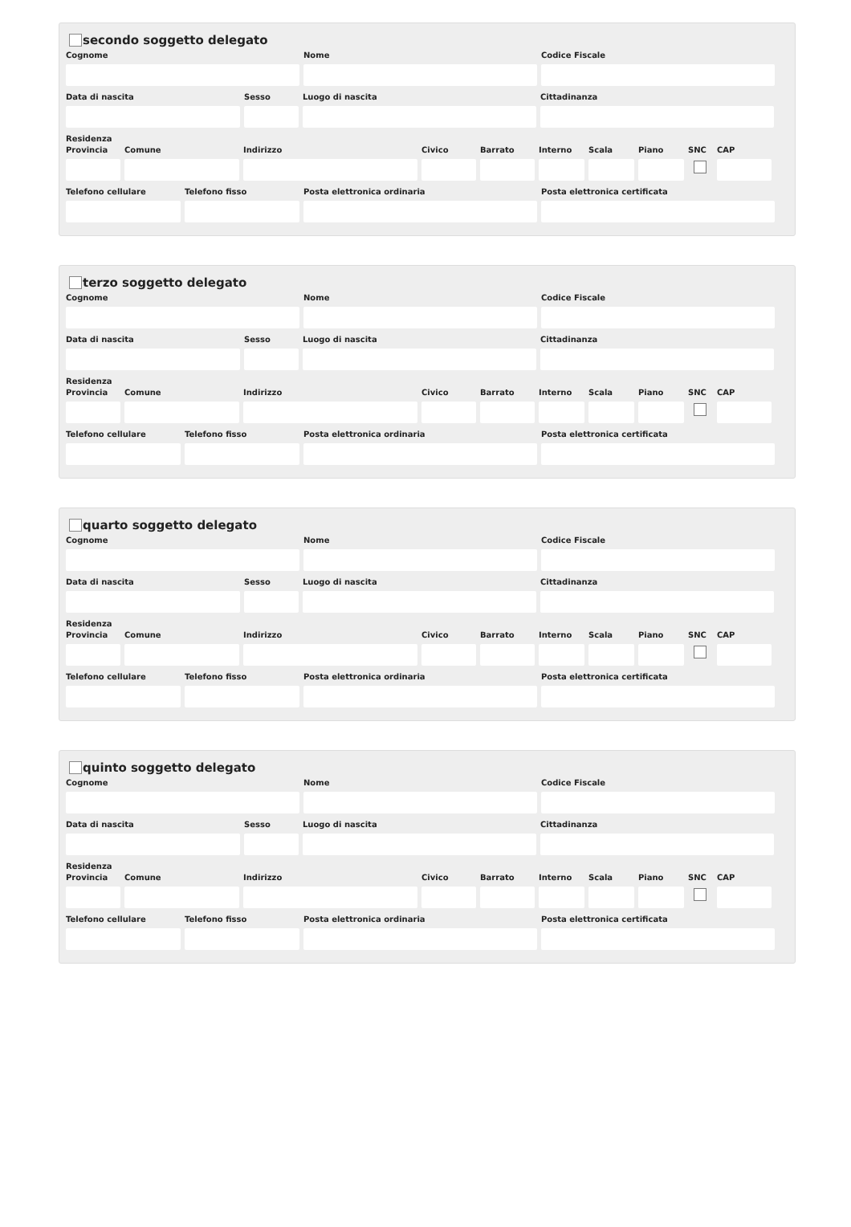secondo soggetto delegato
Cognome Nome Codice Fiscale
Data di nascita Sesso Luogo di nascita Cittadinanza
Residenza
Provincia
Comune Indirizzo Civico Barrato Interno
Scala Piano SNC CAP
Telefono cellulare
Telefono fisso Posta elettronica ordinaria Posta elettronica certificata
terzo soggetto delegato
Cognome Nome Codice Fiscale
Data di nascita Sesso Luogo di nascita Cittadinanza
Residenza
Provincia
Comune Indirizzo Civico Barrato Interno
Scala Piano SNC CAP
Telefono cellulare
Telefono fisso Posta elettronica ordinaria Posta elettronica certificata
quarto soggetto delegato
Cognome Nome Codice Fiscale
Data di nascita Sesso Luogo di nascita Cittadinanza
Residenza
Provincia
Comune Indirizzo Civico Barrato Interno
Scala Piano SNC CAP
Telefono cellulare
Telefono fisso Posta elettronica ordinaria Posta elettronica certificata
quinto soggetto delegato
Cognome Nome Codice Fiscale
Data di nascita Sesso Luogo di nascita Cittadinanza
Residenza
Provincia
Comune Indirizzo Civico Barrato Interno
Scala Piano SNC CAP
Telefono cellulare
Telefono fisso Posta elettronica ordinaria Posta elettronica certificata